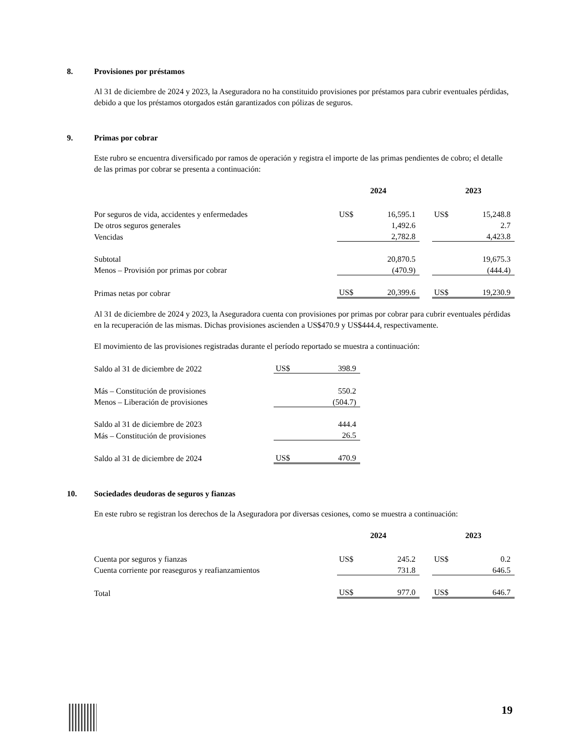8. Provisiones por préstamos
Al 31 de diciembre de 2024 y 2023, la Aseguradora no ha constituido provisiones por préstamos para cubrir eventuales pérdidas, debido a que los préstamos otorgados están garantizados con pólizas de seguros.
9. Primas por cobrar
Este rubro se encuentra diversificado por ramos de operación y registra el importe de las primas pendientes de cobro; el detalle de las primas por cobrar se presenta a continuación:
| | 2024 | | | 2023 | |
| Por seguros de vida, accidentes y enfermedades | US$ | 16,595.1 | | US$ | 15,248.8 |
| De otros seguros generales | | 1,492.6 | | | 2.7 |
| Vencidas | | 2,782.8 | | | 4,423.8 |
| Subtotal | | 20,870.5 | | | 19,675.3 |
| Menos – Provisión por primas por cobrar | | (470.9) | | | (444.4) |
| Primas netas por cobrar | US$ | 20,399.6 | | US$ | 19,230.9 |
Al 31 de diciembre de 2024 y 2023, la Aseguradora cuenta con provisiones por primas por cobrar para cubrir eventuales pérdidas en la recuperación de las mismas. Dichas provisiones ascienden a US$470.9 y US$444.4, respectivamente.
El movimiento de las provisiones registradas durante el período reportado se muestra a continuación:
| Saldo al 31 de diciembre de 2022 | US$ | 398.9 |
| Más – Constitución de provisiones | | 550.2 |
| Menos – Liberación de provisiones | | (504.7) |
| Saldo al 31 de diciembre de 2023 | | 444.4 |
| Más – Constitución de provisiones | | 26.5 |
| Saldo al 31 de diciembre de 2024 | US$ | 470.9 |
10. Sociedades deudoras de seguros y fianzas
En este rubro se registran los derechos de la Aseguradora por diversas cesiones, como se muestra a continuación:
| | 2024 | | | 2023 | |
| Cuenta por seguros y fianzas | US$ | 245.2 | | US$ | 0.2 |
| Cuenta corriente por reaseguros y reafianzamientos | | 731.8 | | | 646.5 |
| Total | US$ | 977.0 | | US$ | 646.7 |
19